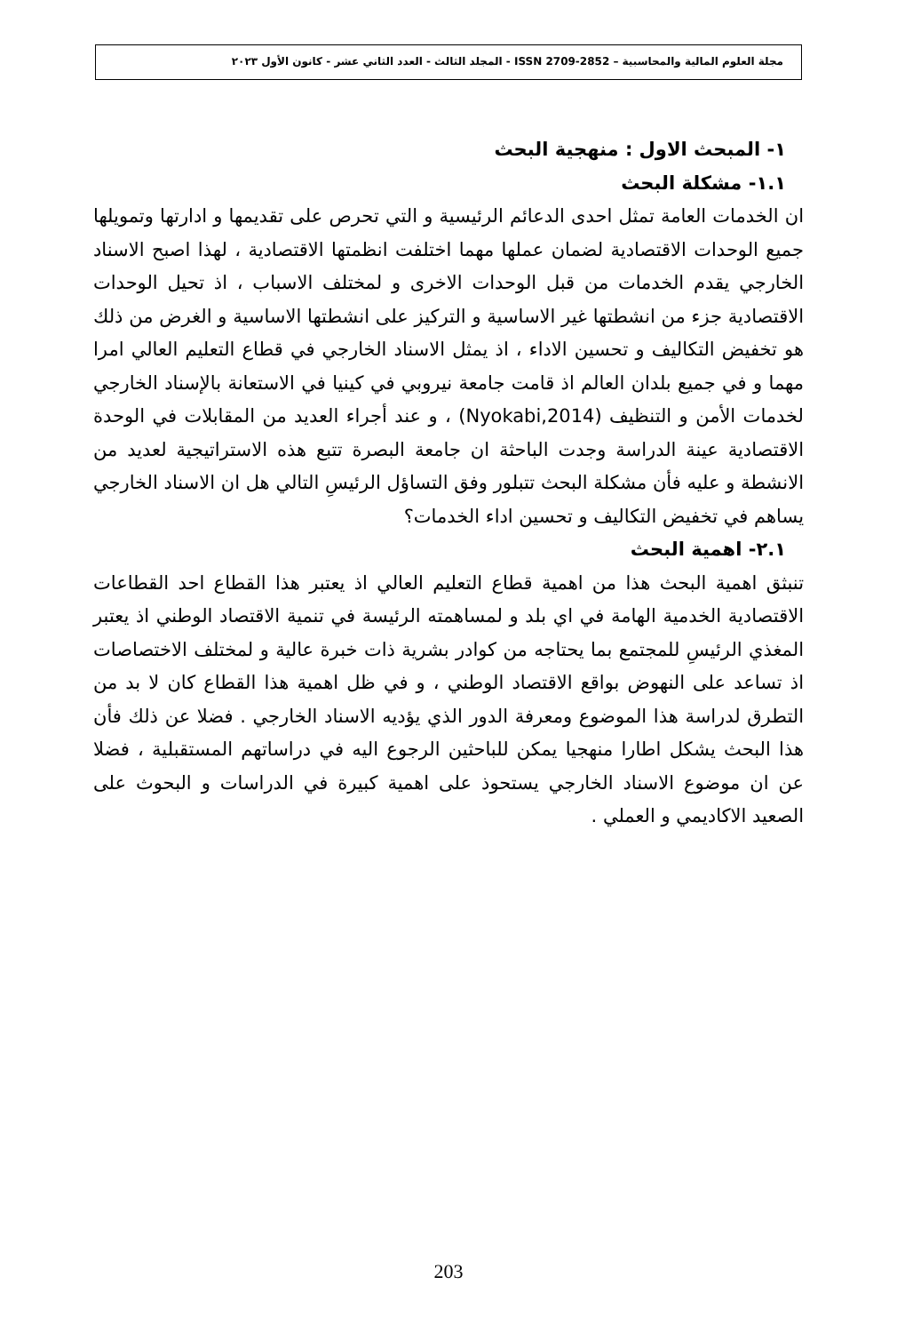مجلة العلوم المالية والمحاسبية – ISSN 2709-2852 - المجلد الثالث - العدد الثاني عشر - كانون الأول ٢٠٢٣
١- المبحث الاول : منهجية البحث
١.١- مشكلة البحث
ان الخدمات العامة تمثل احدى الدعائم الرئيسية و التي تحرص على تقديمها و ادارتها وتمويلها جميع الوحدات الاقتصادية لضمان عملها مهما اختلفت انظمتها الاقتصادية ، لهذا اصبح الاسناد الخارجي يقدم الخدمات من قبل الوحدات الاخرى و لمختلف الاسباب ، اذ تحيل الوحدات الاقتصادية جزء من انشطتها غير الاساسية و التركيز على انشطتها الاساسية و الغرض من ذلك هو تخفيض التكاليف و تحسين الاداء ، اذ يمثل الاسناد الخارجي في قطاع التعليم العالي امرا مهما و في جميع بلدان العالم اذ قامت جامعة نيروبي في كينيا في الاستعانة بالإسناد الخارجي لخدمات الأمن و التنظيف (Nyokabi,2014) ، و عند أجراء العديد من المقابلات في الوحدة الاقتصادية عينة الدراسة وجدت الباحثة ان جامعة البصرة تتبع هذه الاستراتيجية لعديد من الانشطة و عليه فأن مشكلة البحث تتبلور وفق التساؤل الرئيسِ التالي هل ان الاسناد الخارجي يساهم في تخفيض التكاليف و تحسين اداء الخدمات؟
٢.١- اهمية البحث
تنبثق اهمية البحث هذا من اهمية قطاع التعليم العالي اذ يعتبر هذا القطاع احد القطاعات الاقتصادية الخدمية الهامة في اي بلد و لمساهمته الرئيسة في تنمية الاقتصاد الوطني اذ يعتبر المغذي الرئيسِ للمجتمع بما يحتاجه من كوادر بشرية ذات خبرة عالية و لمختلف الاختصاصات اذ تساعد على النهوض بواقع الاقتصاد الوطني ، و في ظل اهمية هذا القطاع كان لا بد من التطرق لدراسة هذا الموضوع ومعرفة الدور الذي يؤديه الاسناد الخارجي . فضلا عن ذلك فأن هذا البحث يشكل اطارا منهجيا يمكن للباحثين الرجوع اليه في دراساتهم المستقبلية ، فضلا عن ان موضوع الاسناد الخارجي يستحوذ على اهمية كبيرة في الدراسات و البحوث على الصعيد الاكاديمي و العملي .
203